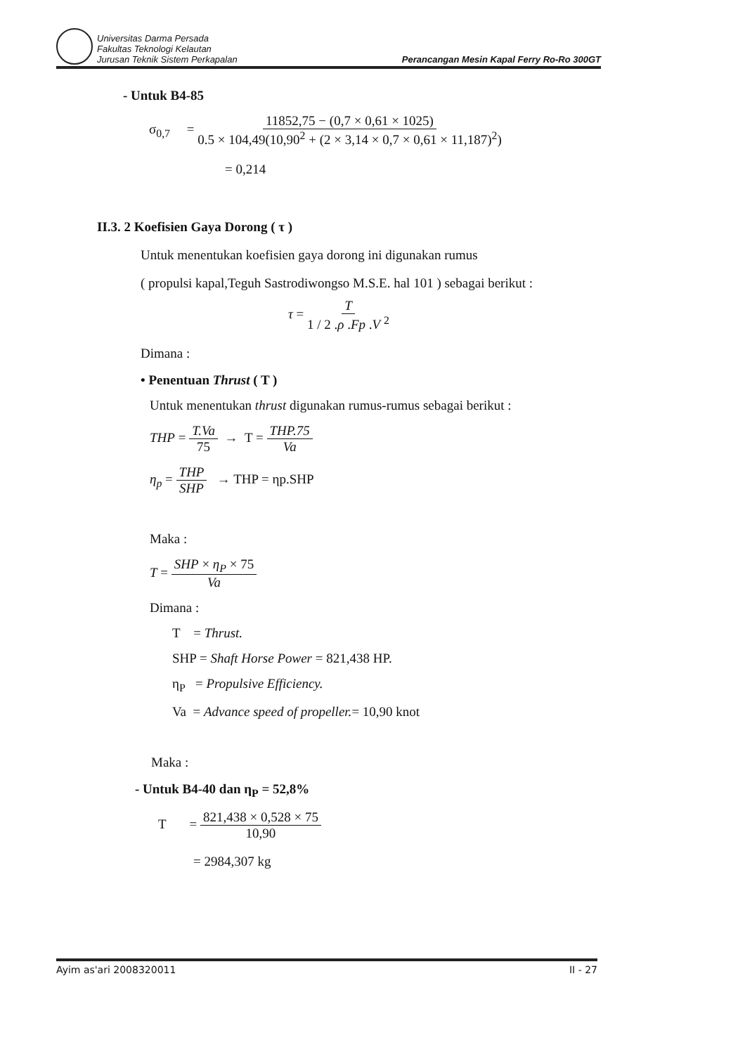Universitas Darma Persada
Fakultas Teknologi Kelautan
Jurusan Teknik Sistem Perkapalan
Perancangan Mesin Kapal Ferry Ro-Ro 300GT
- Untuk B4-85
σ<sub>0,7</sub> = 11852,75 − (0,7 × 0,61 × 1025) 0.5 × 104,49(10,90<sup>2</sup> + (2 × 3,14 × 0,7 × 0,61 × 11,187)<sup>2</sup>)
= 0,214
II.3. 2 Koefisien Gaya Dorong ( τ )
Untuk menentukan koefisien gaya dorong ini digunakan rumus
( propulsi kapal,Teguh Sastrodiwongso M.S.E. hal 101 ) sebagai berikut :
τ = T 1 / 2 .ρ .Fp .V <sup>2</sup>
Dimana :
• Penentuan Thrust ( T )
Untuk menentukan thrust digunakan rumus-rumus sebagai berikut :
THP = T.Va 75 → T = THP.75 Va
η<sub>p</sub> = THP SHP → THP = ηp.SHP
Maka :
T = SHP × η<sub>P</sub> × 75 Va
Dimana :
T = Thrust.
SHP = Shaft Horse Power = 821,438 HP.
η<sub>P</sub> = Propulsive Efficiency.
Va = Advance speed of propeller.= 10,90 knot
Maka :
- Untuk B4-40 dan η<sub>P</sub> = 52,8%
T = 821,438 × 0,528 × 75 10,90
= 2984,307 kg
Ayim as'ari 2008320011 II - 27